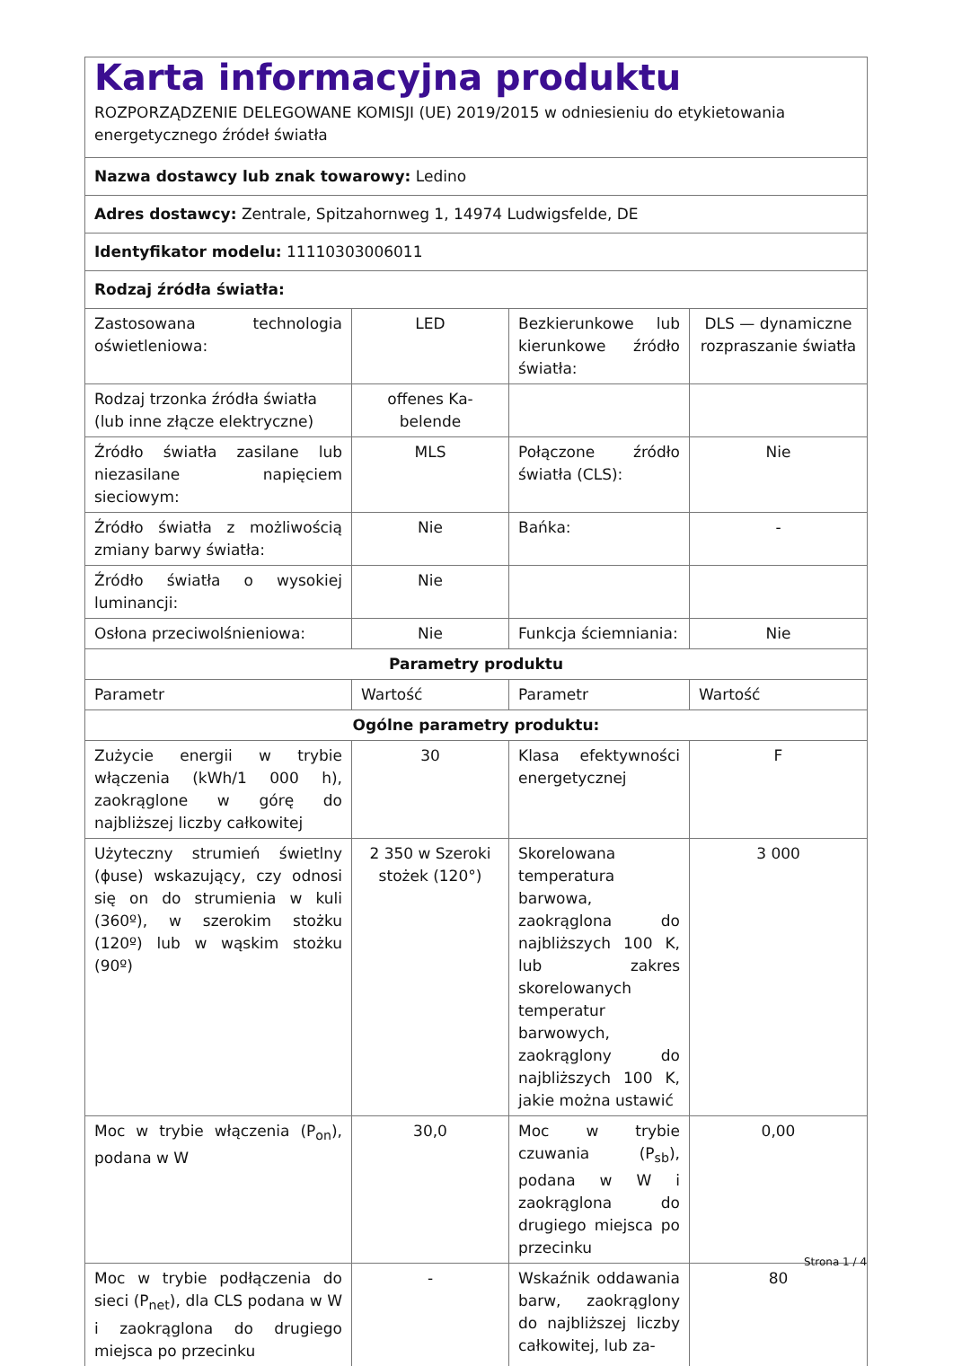| Karta informacyjna produktu ROZPORZĄDZENIE DELEGOWANE KOMISJI (UE) 2019/2015 w odniesieniu do etykietowania energetycznego źródeł światła | | | |
| Nazwa dostawcy lub znak towarowy: Ledino | | | |
| Adres dostawcy: Zentrale, Spitzahornweg 1, 14974 Ludwigsfelde, DE | | | |
| Identyfikator modelu: 11110303006011 | | | |
| Rodzaj źródła światła: | | | |
| Zastosowana technologia oświetleniowa: | LED | Bezkierunkowe lub kierunkowe źródło światła: | DLS — dynamiczne rozpraszanie światła |
| Rodzaj trzonka źródła światła (lub inne złącze elektryczne) | offenes Ka-belende | | |
| Źródło światła zasilane lub niezasilane napięciem sieciowym: | MLS | Połączone źródło światła (CLS): | Nie |
| Źródło światła z możliwością zmiany barwy światła: | Nie | Bańka: | - |
| Źródło światła o wysokiej luminancji: | Nie | | |
| Osłona przeciwolśnieniowa: | Nie | Funkcja ściemniania: | Nie |
| Parametry produktu | | | |
| Parametr | Wartość | Parametr | Wartość |
| Ogólne parametry produktu: | | | |
| Zużycie energii w trybie włączenia (kWh/1 000 h), zaokrąglone w górę do najbliższej liczby całkowitej | 30 | Klasa efektywności energetycznej | F |
| Użyteczny strumień świetlny (ɸuse) wskazujący, czy odnosi się on do strumienia w kuli (360º), w szerokim stożku (120º) lub w wąskim stożku (90º) | 2 350 w Szeroki stożek (120°) | Skorelowana temperatura barwowa, zaokrąglona do najbliższych 100 K, lub zakres skorelowanych temperatur barwowych, zaokrąglony do najbliższych 100 K, jakie można ustawić | 3 000 |
| Moc w trybie włączenia (P<sub>on</sub>), podana w W | 30,0 | Moc w trybie czuwania (P<sub>sb</sub>), podana w W i zaokrąglona do drugiego miejsca po przecinku | 0,00 |
| Moc w trybie podłączenia do sieci (P<sub>net</sub>), dla CLS podana w W i zaokrąglona do drugiego miejsca po przecinku | - | Wskaźnik oddawania barw, zaokrąglony do najbliższej liczby całkowitej, lub za- | 80 |
Strona 1 / 4